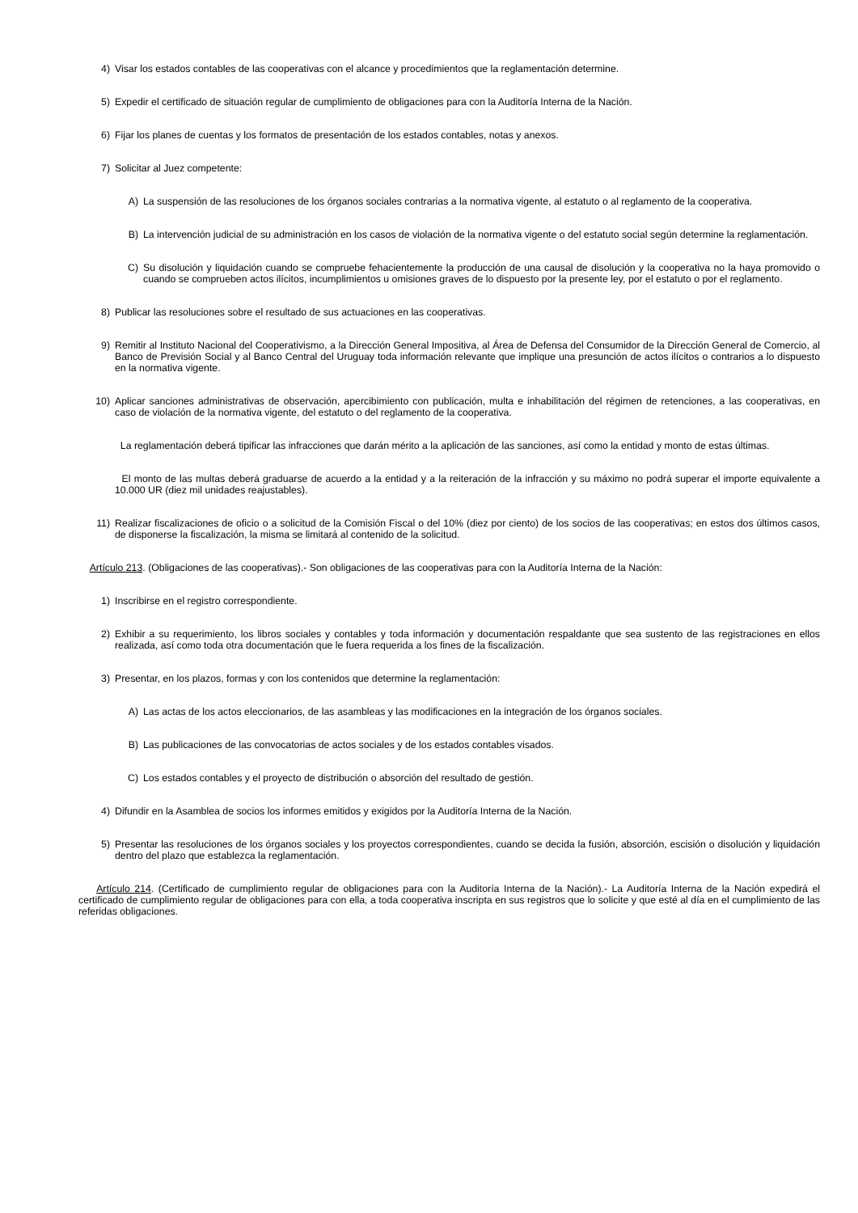4) Visar los estados contables de las cooperativas con el alcance y procedimientos que la reglamentación determine.
5) Expedir el certificado de situación regular de cumplimiento de obligaciones para con la Auditoría Interna de la Nación.
6) Fijar los planes de cuentas y los formatos de presentación de los estados contables, notas y anexos.
7) Solicitar al Juez competente:
A) La suspensión de las resoluciones de los órganos sociales contrarias a la normativa vigente, al estatuto o al reglamento de la cooperativa.
B) La intervención judicial de su administración en los casos de violación de la normativa vigente o del estatuto social según determine la reglamentación.
C) Su disolución y liquidación cuando se compruebe fehacientemente la producción de una causal de disolución y la cooperativa no la haya promovido o cuando se comprueben actos ilícitos, incumplimientos u omisiones graves de lo dispuesto por la presente ley, por el estatuto o por el reglamento.
8) Publicar las resoluciones sobre el resultado de sus actuaciones en las cooperativas.
9) Remitir al Instituto Nacional del Cooperativismo, a la Dirección General Impositiva, al Área de Defensa del Consumidor de la Dirección General de Comercio, al Banco de Previsión Social y al Banco Central del Uruguay toda información relevante que implique una presunción de actos ilícitos o contrarios a lo dispuesto en la normativa vigente.
10) Aplicar sanciones administrativas de observación, apercibimiento con publicación, multa e inhabilitación del régimen de retenciones, a las cooperativas, en caso de violación de la normativa vigente, del estatuto o del reglamento de la cooperativa.
La reglamentación deberá tipificar las infracciones que darán mérito a la aplicación de las sanciones, así como la entidad y monto de estas últimas.
El monto de las multas deberá graduarse de acuerdo a la entidad y a la reiteración de la infracción y su máximo no podrá superar el importe equivalente a 10.000 UR (diez mil unidades reajustables).
11) Realizar fiscalizaciones de oficio o a solicitud de la Comisión Fiscal o del 10% (diez por ciento) de los socios de las cooperativas; en estos dos últimos casos, de disponerse la fiscalización, la misma se limitará al contenido de la solicitud.
Artículo 213. (Obligaciones de las cooperativas).- Son obligaciones de las cooperativas para con la Auditoría Interna de la Nación:
1) Inscribirse en el registro correspondiente.
2) Exhibir a su requerimiento, los libros sociales y contables y toda información y documentación respaldante que sea sustento de las registraciones en ellos realizada, así como toda otra documentación que le fuera requerida a los fines de la fiscalización.
3) Presentar, en los plazos, formas y con los contenidos que determine la reglamentación:
A) Las actas de los actos eleccionarios, de las asambleas y las modificaciones en la integración de los órganos sociales.
B) Las publicaciones de las convocatorias de actos sociales y de los estados contables visados.
C) Los estados contables y el proyecto de distribución o absorción del resultado de gestión.
4) Difundir en la Asamblea de socios los informes emitidos y exigidos por la Auditoría Interna de la Nación.
5) Presentar las resoluciones de los órganos sociales y los proyectos correspondientes, cuando se decida la fusión, absorción, escisión o disolución y liquidación dentro del plazo que establezca la reglamentación.
Artículo 214. (Certificado de cumplimiento regular de obligaciones para con la Auditoría Interna de la Nación).- La Auditoría Interna de la Nación expedirá el certificado de cumplimiento regular de obligaciones para con ella, a toda cooperativa inscripta en sus registros que lo solicite y que esté al día en el cumplimiento de las referidas obligaciones.